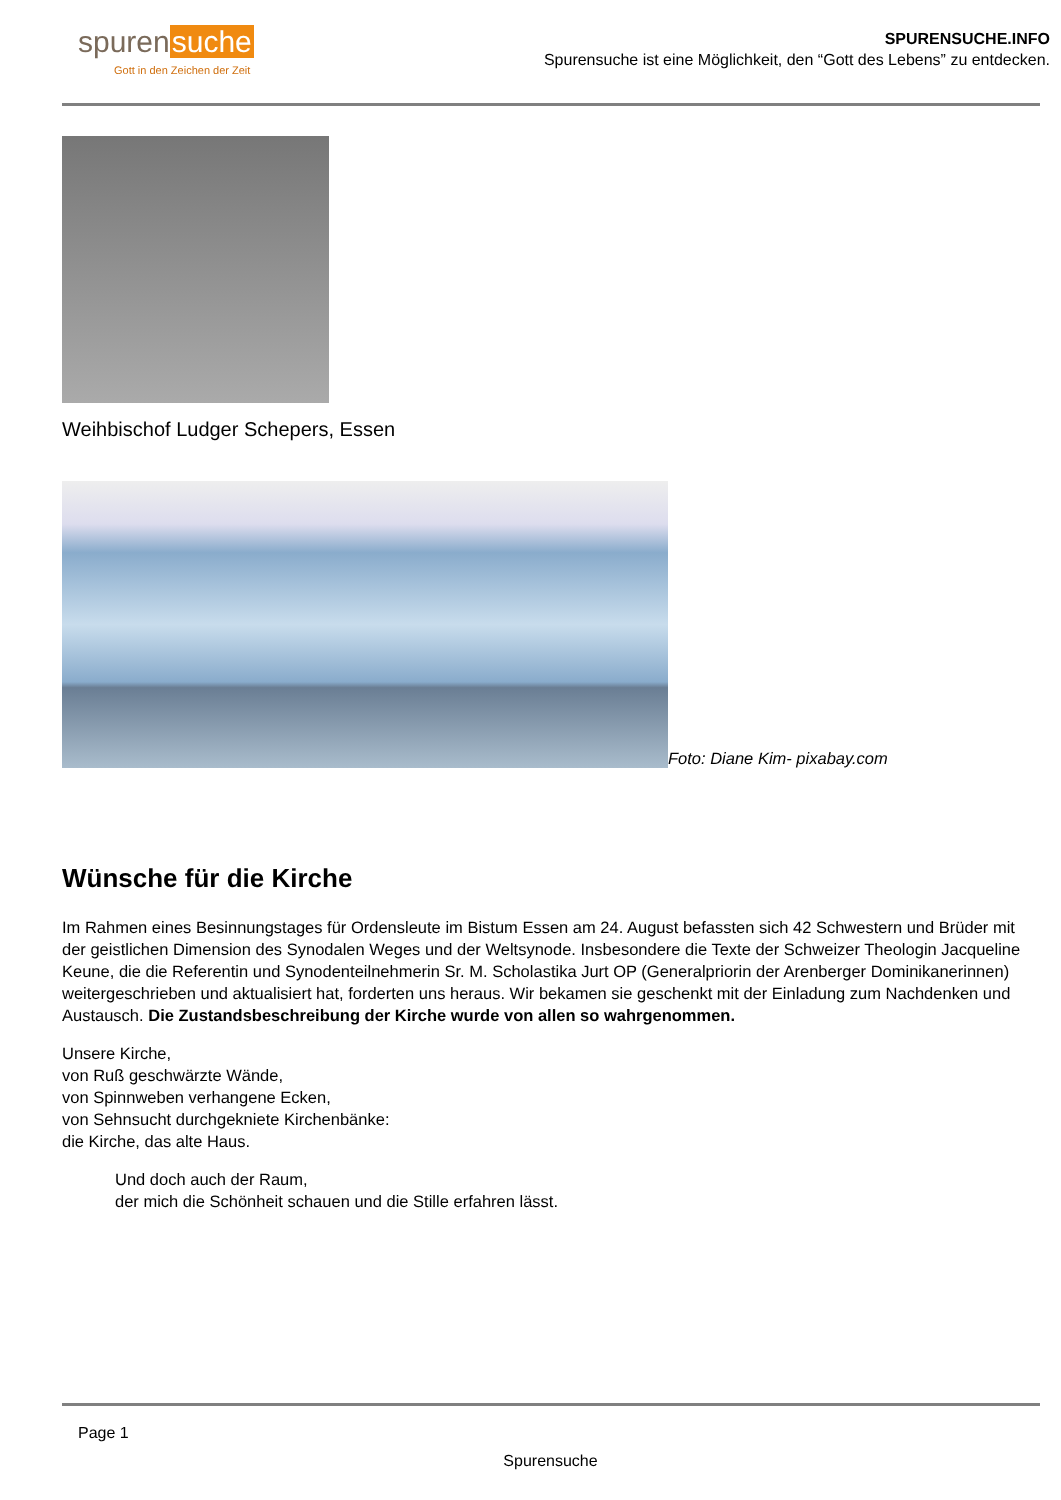spurensuche
Gott in den Zeichen der Zeit
SPURENSUCHE.INFO
Spurensuche ist eine Möglichkeit, den “Gott des Lebens” zu entdecken.
Weihbischof Ludger Schepers, Essen
Foto: Diane Kim- pixabay.com
Wünsche für die Kirche
Im Rahmen eines Besinnungstages für Ordensleute im Bistum Essen am 24. August befassten sich 42 Schwestern und Brüder mit der geistlichen Dimension des Synodalen Weges und der Weltsynode. Insbesondere die Texte der Schweizer Theologin Jacqueline Keune, die die Referentin und Synodenteilnehmerin Sr. M. Scholastika Jurt OP (Generalpriorin der Arenberger Dominikanerinnen) weitergeschrieben und aktualisiert hat, forderten uns heraus. Wir bekamen sie geschenkt mit der Einladung zum Nachdenken und Austausch. Die Zustandsbeschreibung der Kirche wurde von allen so wahrgenommen.
Unsere Kirche,
von Ruß geschwärzte Wände,
von Spinnweben verhangene Ecken,
von Sehnsucht durchgekniete Kirchenbänke:
die Kirche, das alte Haus.
Und doch auch der Raum,
der mich die Schönheit schauen und die Stille erfahren lässt.
Page 1
Spurensuche